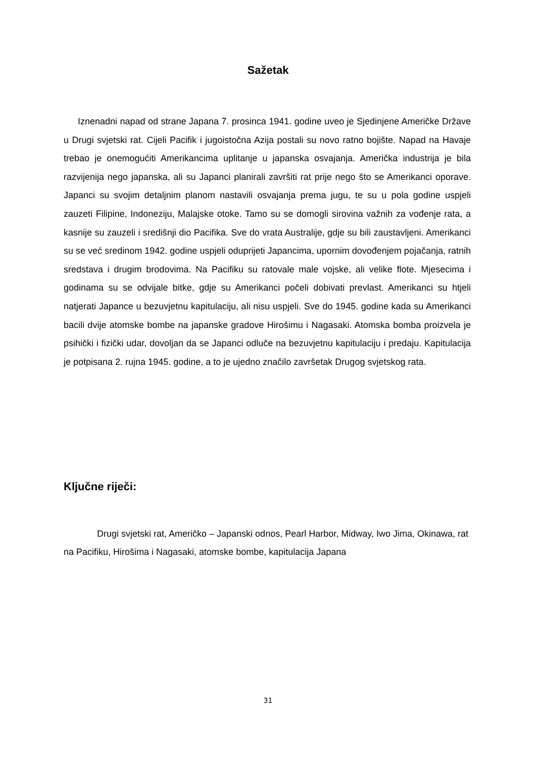Sažetak
Iznenadni napad od strane Japana 7. prosinca 1941. godine uveo je Sjedinjene Američke Države u Drugi svjetski rat. Cijeli Pacifik i jugoistočna Azija postali su novo ratno bojište. Napad na Havaje trebao je onemogućiti Amerikancima uplitanje u japanska osvajanja. Američka industrija je bila razvijenija nego japanska, ali su Japanci planirali završiti rat prije nego što se Amerikanci oporave. Japanci su svojim detaljnim planom nastavili osvajanja prema jugu, te su u pola godine uspjeli zauzeti Filipine, Indoneziju, Malajske otoke. Tamo su se domogli sirovina važnih za vođenje rata, a kasnije su zauzeli i središnji dio Pacifika. Sve do vrata Australije, gdje su bili zaustavljeni. Amerikanci su se već sredinom 1942. godine uspjeli oduprijeti Japancima, upornim dovođenjem pojačanja, ratnih sredstava i drugim brodovima. Na Pacifiku su ratovale male vojske, ali velike flote. Mjesecima i godinama su se odvijale bitke, gdje su Amerikanci počeli dobivati prevlast. Amerikanci su htjeli natjerati Japance u bezuvjetnu kapitulaciju, ali nisu uspjeli. Sve do 1945. godine kada su Amerikanci bacili dvije atomske bombe na japanske gradove Hirošimu i Nagasaki. Atomska bomba proizvela je psihički i fizički udar, dovoljan da se Japanci odluče na bezuvjetnu kapitulaciju i predaju. Kapitulacija je potpisana 2. rujna 1945. godine, a to je ujedno značilo završetak Drugog svjetskog rata.
Ključne riječi:
Drugi svjetski rat, Američko – Japanski odnos, Pearl Harbor, Midway, Iwo Jima, Okinawa, rat na Pacifiku, Hirošima i Nagasaki, atomske bombe, kapitulacija Japana
31